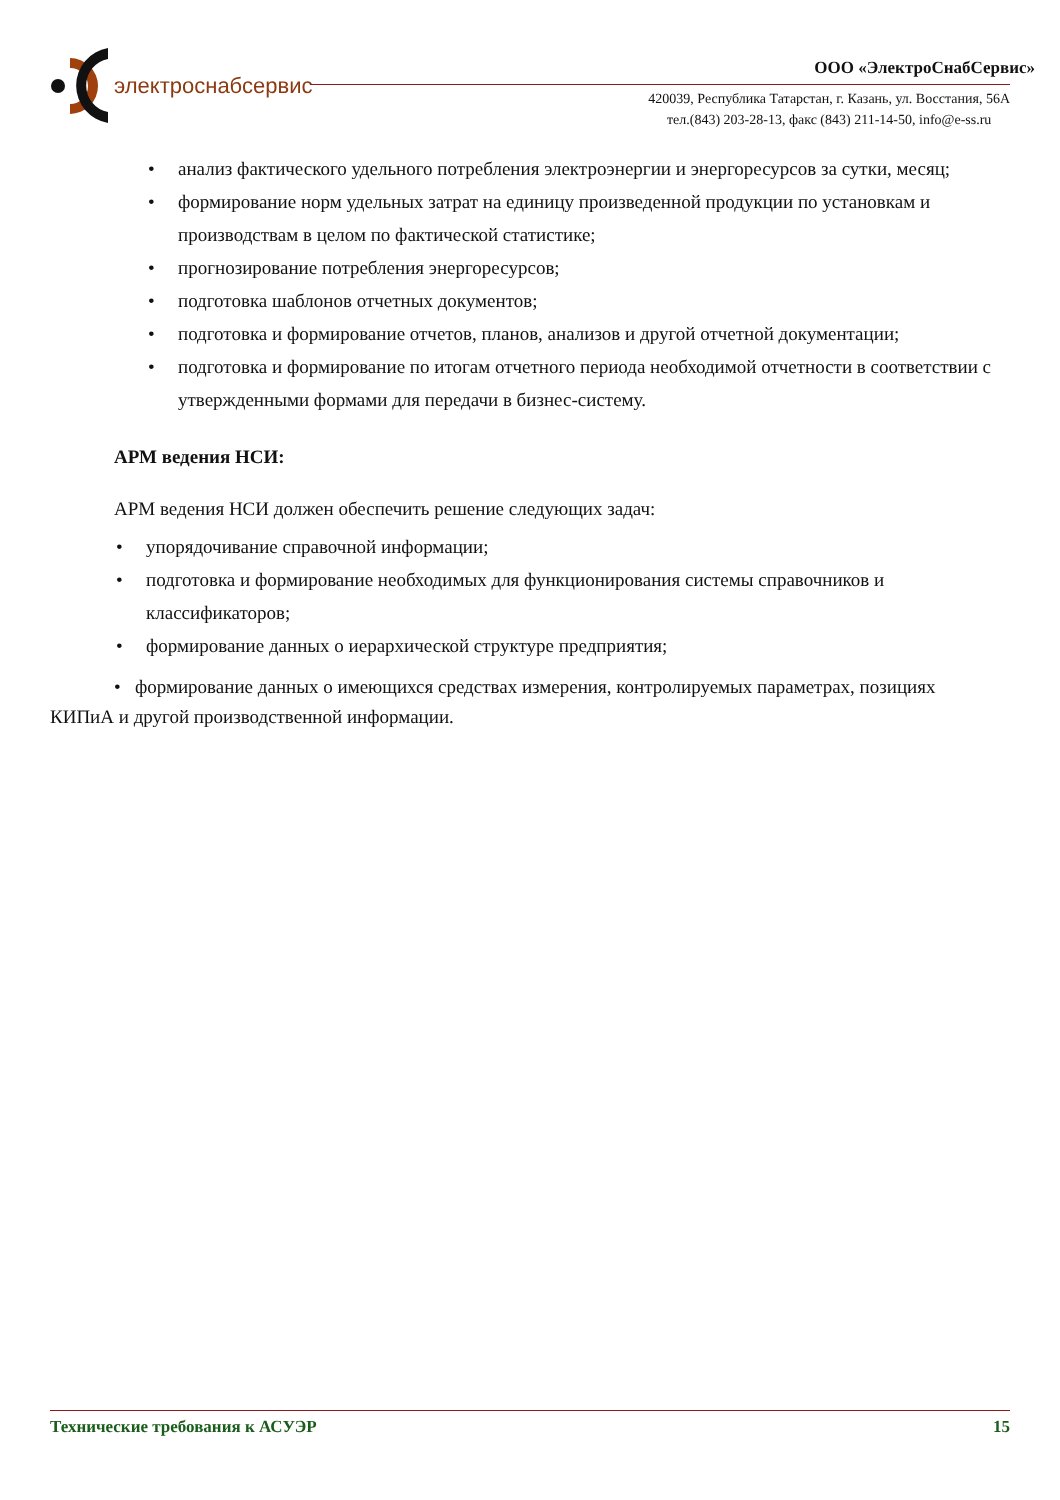электроснабсервис
ООО «ЭлектроСнабСервис»
420039, Республика Татарстан, г. Казань, ул. Восстания, 56А
тел.(843) 203-28-13, факс (843) 211-14-50, info@e-ss.ru
• анализ фактического удельного потребления электроэнергии и энергоресурсов за сутки, месяц;
• формирование норм удельных затрат на единицу произведенной продукции по установкам и производствам в целом по фактической статистике;
• прогнозирование потребления энергоресурсов;
• подготовка шаблонов отчетных документов;
• подготовка и формирование отчетов, планов, анализов и другой отчетной документации;
• подготовка и формирование по итогам отчетного периода необходимой отчетности в соответствии с утвержденными формами для передачи в бизнес-систему.
АРМ ведения НСИ:
АРМ ведения НСИ должен обеспечить решение следующих задач:
• упорядочивание справочной информации;
• подготовка и формирование необходимых для функционирования системы справочников и классификаторов;
• формирование данных о иерархической структуре предприятия;
• формирование данных о имеющихся средствах измерения, контролируемых параметрах, позициях КИПиА и другой производственной информации.
Технические требования к АСУЭР 15